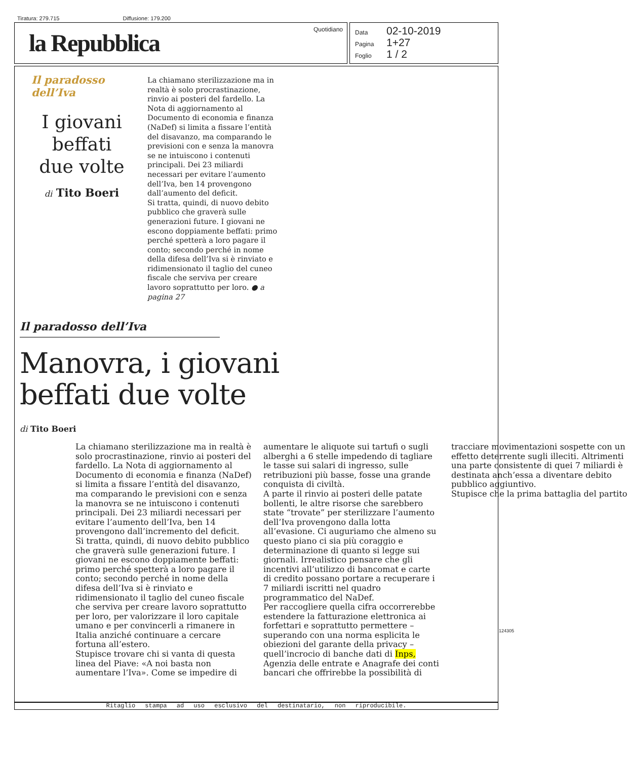Tiratura: 279.715 Diffusione: 179.200
la Repubblica
Quotidiano
Data 02-10-2019
Pagina 1+27
Foglio 1 / 2
Il paradosso dell’Iva
I giovani
beffati
due volte
di Tito Boeri
La chiamano sterilizzazione ma in realtà è solo procrastinazione, rinvio ai posteri del fardello. La Nota di aggiornamento al Documento di economia e finanza (NaDef) si limita a fissare l’entità del disavanzo, ma comparando le previsioni con e senza la manovra se ne intuiscono i contenuti principali. Dei 23 miliardi necessari per evitare l’aumento dell’Iva, ben 14 provengono dall’aumento del deficit.
Si tratta, quindi, di nuovo debito pubblico che graverà sulle generazioni future. I giovani ne escono doppiamente beffati: primo perché spetterà a loro pagare il conto; secondo perché in nome della difesa dell’Iva si è rinviato e ridimensionato il taglio del cuneo fiscale che serviva per creare lavoro soprattutto per loro. ● a pagina 27
Il paradosso dell’Iva
Manovra, i giovani
beffati due volte
di Tito Boeri
La chiamano sterilizzazione ma in realtà è solo procrastinazione, rinvio ai posteri del fardello. La Nota di aggiornamento al Documento di economia e finanza (NaDef) si limita a fissare l’entità del disavanzo, ma comparando le previsioni con e senza la manovra se ne intuiscono i contenuti principali. Dei 23 miliardi necessari per evitare l’aumento dell’Iva, ben 14 provengono dall’incremento del deficit.
Si tratta, quindi, di nuovo debito pubblico che graverà sulle generazioni future. I giovani ne escono doppiamente beffati: primo perché spetterà a loro pagare il conto; secondo perché in nome della difesa dell’Iva si è rinviato e ridimensionato il taglio del cuneo fiscale che serviva per creare lavoro soprattutto per loro, per valorizzare il loro capitale umano e per convincerli a rimanere in Italia anziché continuare a cercare fortuna all’estero.
Stupisce trovare chi si vanta di questa linea del Piave: «A noi basta non aumentare l’Iva». Come se impedire di aumentare le aliquote sui tartufi o sugli alberghi a 6 stelle impedendo di tagliare le tasse sui salari di ingresso, sulle retribuzioni più basse, fosse una grande conquista di civiltà.
A parte il rinvio ai posteri delle patate bollenti, le altre risorse che sarebbero state “trovate” per sterilizzare l’aumento dell’Iva provengono dalla lotta all’evasione. Ci auguriamo che almeno su questo piano ci sia più coraggio e determinazione di quanto si legge sui giornali. Irrealistico pensare che gli incentivi all’utilizzo di bancomat e carte di credito possano portare a recuperare i 7 miliardi iscritti nel quadro programmatico del NaDef.
Per raccogliere quella cifra occorrerebbe estendere la fatturazione elettronica ai forfettari e soprattutto permettere – superando con una norma esplicita le obiezioni del garante della privacy – quell’incrocio di banche dati di Inps, Agenzia delle entrate e Anagrafe dei conti bancari che offrirebbe la possibilità di tracciare movimentazioni sospette con un effetto deterrente sugli illeciti. Altrimenti una parte consistente di quei 7 miliardi è destinata anch’essa a diventare debito pubblico aggiuntivo.
Stupisce che la prima battaglia del partito
124305
Ritaglio stampa ad uso esclusivo del destinatario, non riproducibile.